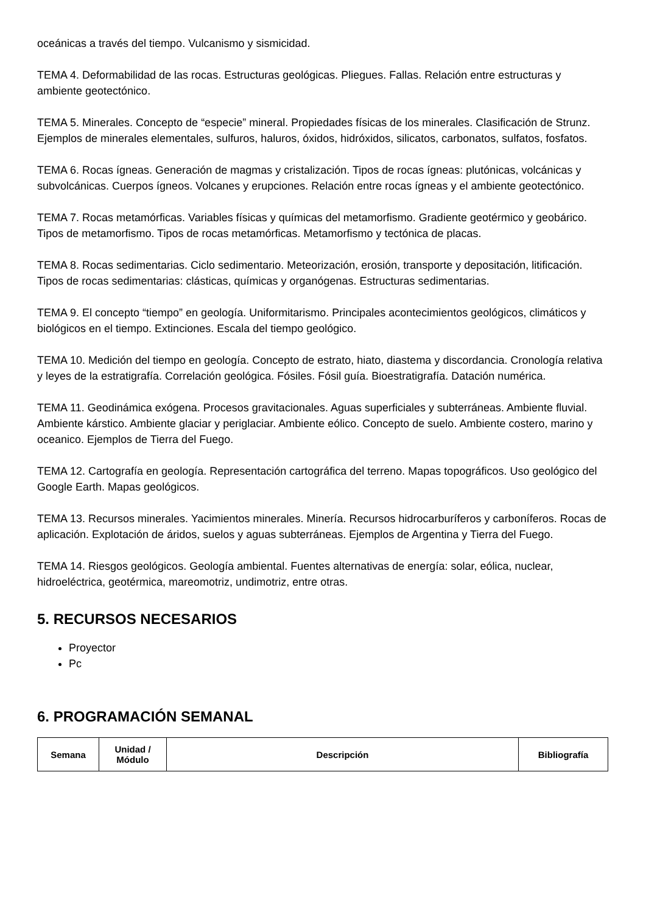oceánicas a través del tiempo. Vulcanismo y sismicidad.
TEMA 4. Deformabilidad de las rocas. Estructuras geológicas. Pliegues. Fallas. Relación entre estructuras y ambiente geotectónico.
TEMA 5. Minerales. Concepto de “especie” mineral. Propiedades físicas de los minerales. Clasificación de Strunz. Ejemplos de minerales elementales, sulfuros, haluros, óxidos, hidróxidos, silicatos, carbonatos, sulfatos, fosfatos.
TEMA 6. Rocas ígneas. Generación de magmas y cristalización. Tipos de rocas ígneas: plutónicas, volcánicas y subvolcánicas. Cuerpos ígneos. Volcanes y erupciones. Relación entre rocas ígneas y el ambiente geotectónico.
TEMA 7. Rocas metamórficas. Variables físicas y químicas del metamorfismo. Gradiente geotérmico y geobárico. Tipos de metamorfismo. Tipos de rocas metamórficas. Metamorfismo y tectónica de placas.
TEMA 8. Rocas sedimentarias. Ciclo sedimentario. Meteorización, erosión, transporte y depositación, litificación. Tipos de rocas sedimentarias: clásticas, químicas y organógenas. Estructuras sedimentarias.
TEMA 9. El concepto “tiempo” en geología. Uniformitarismo. Principales acontecimientos geológicos, climáticos y biológicos en el tiempo. Extinciones. Escala del tiempo geológico.
TEMA 10. Medición del tiempo en geología. Concepto de estrato, hiato, diastema y discordancia. Cronología relativa y leyes de la estratigrafía. Correlación geológica. Fósiles. Fósil guía. Bioestratigrafía. Datación numérica.
TEMA 11. Geodinámica exógena. Procesos gravitacionales. Aguas superficiales y subterráneas. Ambiente fluvial. Ambiente kárstico. Ambiente glaciar y periglaciar. Ambiente eólico. Concepto de suelo. Ambiente costero, marino y oceanico. Ejemplos de Tierra del Fuego.
TEMA 12. Cartografía en geología. Representación cartográfica del terreno. Mapas topográficos. Uso geológico del Google Earth. Mapas geológicos.
TEMA 13. Recursos minerales. Yacimientos minerales. Minería. Recursos hidrocarburíferos y carboníferos. Rocas de aplicación. Explotación de áridos, suelos y aguas subterráneas. Ejemplos de Argentina y Tierra del Fuego.
TEMA 14. Riesgos geológicos. Geología ambiental. Fuentes alternativas de energía: solar, eólica, nuclear, hidroeléctrica, geotérmica, mareomotriz, undimotriz, entre otras.
5. RECURSOS NECESARIOS
Proyector
Pc
6. PROGRAMACIÓN SEMANAL
| Semana | Unidad / Módulo | Descripción | Bibliografía |
| --- | --- | --- | --- |